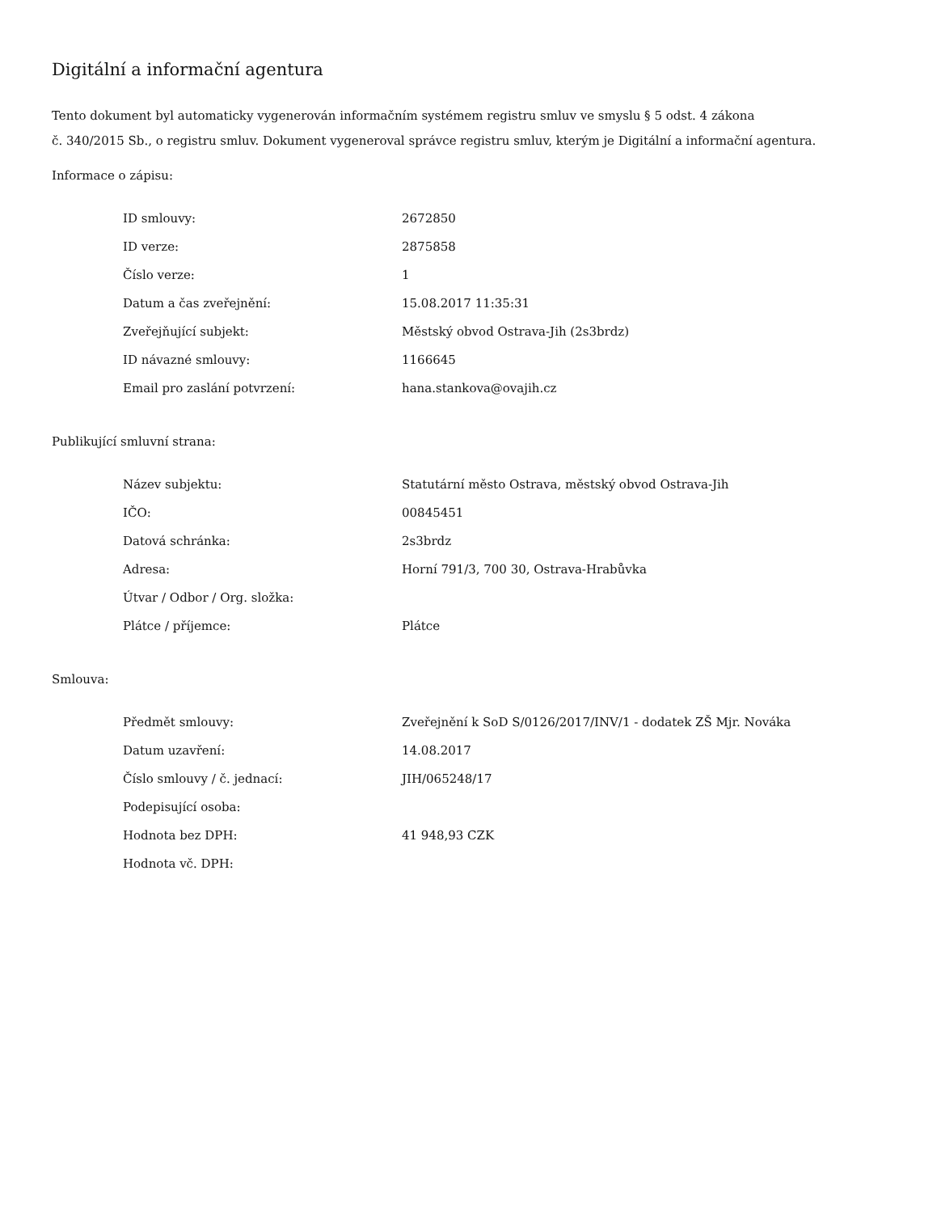Digitální a informační agentura
Tento dokument byl automaticky vygenerován informačním systémem registru smluv ve smyslu § 5 odst. 4 zákona
č. 340/2015 Sb., o registru smluv. Dokument vygeneroval správce registru smluv, kterým je Digitální a informační agentura.
Informace o zápisu:
| ID smlouvy: | 2672850 |
| ID verze: | 2875858 |
| Číslo verze: | 1 |
| Datum a čas zveřejnění: | 15.08.2017 11:35:31 |
| Zveřejňující subjekt: | Městský obvod Ostrava-Jih (2s3brdz) |
| ID návazné smlouvy: | 1166645 |
| Email pro zaslání potvrzení: | hana.stankova@ovajih.cz |
Publikující smluvní strana:
| Název subjektu: | Statutární město Ostrava, městský obvod Ostrava-Jih |
| IČO: | 00845451 |
| Datová schránka: | 2s3brdz |
| Adresa: | Horní 791/3, 700 30, Ostrava-Hrabůvka |
| Útvar / Odbor / Org. složka: | |
| Plátce / příjemce: | Plátce |
Smlouva:
| Předmět smlouvy: | Zveřejnění k SoD S/0126/2017/INV/1 - dodatek ZŠ Mjr. Nováka |
| Datum uzavření: | 14.08.2017 |
| Číslo smlouvy / č. jednací: | JIH/065248/17 |
| Podepisující osoba: | |
| Hodnota bez DPH: | 41 948,93 CZK |
| Hodnota vč. DPH: | |